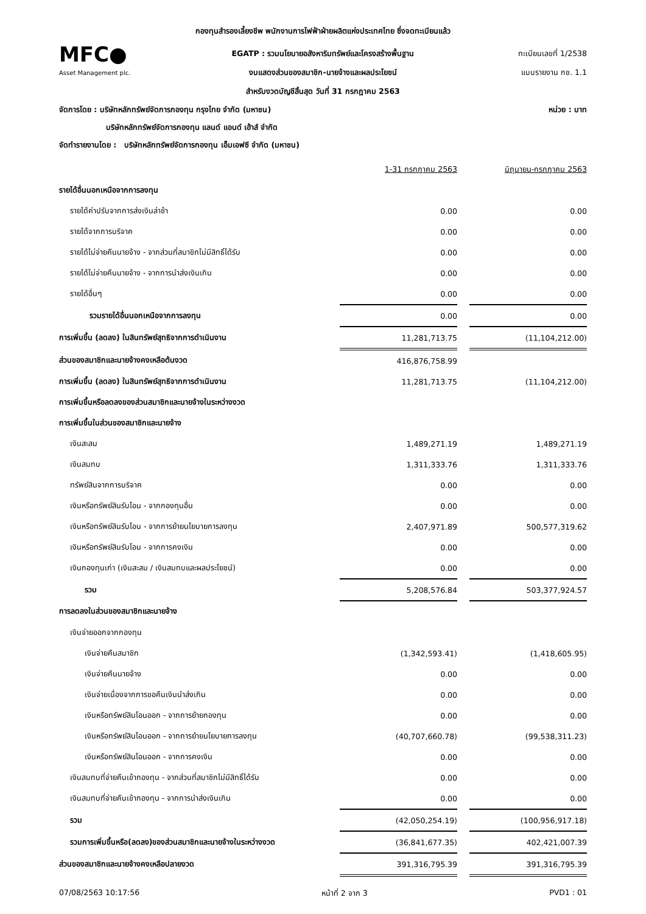กองทุนสำรองเลี้ยงชีพ พนักงานการไฟฟ้าฝ่ายผลิตแห่งประเทศไทย ซึ่งจดทะเบียนแล้ว
MFC●
EGATP : รวมนโยบายอสังหาริมทรัพย์และโครงสร้างพื้นฐาน
ทะเบียนเลขที่ 1/2538
Asset Management plc.
งบแสดงส่วนของสมาชิก-นายจ้างและผลประโยชน์
แบบรายงาน กช. 1.1
สำหรับงวดบัญชีสิ้นสุด วันที่ 31 กรกฎาคม 2563
จัดการโดย : บริษัทหลักทรัพย์จัดการกองทุน กรุงไทย จำกัด (มหาชน) หน่วย : บาท
บริษัทหลักทรัพย์จัดการกองทุน แลนด์ แอนด์ เฮ้าส์ จำกัด
จัดทำรายงานโดย : บริษัทหลักทรัพย์จัดการกองทุน เอ็มเอฟซี จำกัด (มหาชน)
| | 1-31 กรกฎาคม 2563 | | มิถุนายน-กรกฎาคม 2563 |
| รายได้อื่นนอกเหนือจากการลงทุน | | | |
| รายได้ค่าปรับจากการส่งเงินล่าช้า | 0.00 | | 0.00 |
| รายได้จากการบริจาค | 0.00 | | 0.00 |
| รายได้ไม่จ่ายคืนนายจ้าง - จากส่วนที่สมาชิกไม่มีสิทธิ์ได้รับ | 0.00 | | 0.00 |
| รายได้ไม่จ่ายคืนนายจ้าง - จากการนำส่งเงินเกิน | 0.00 | | 0.00 |
| รายได้อื่นๆ | 0.00 | | 0.00 |
| รวมรายได้อื่นนอกเหนือจากการลงทุน | 0.00 | | 0.00 |
| การเพิ่มขึ้น (ลดลง) ในสินทรัพย์สุทธิจากการดำเนินงาน | 11,281,713.75 | | (11,104,212.00) |
| ส่วนของสมาชิกและนายจ้างคงเหลือต้นงวด | 416,876,758.99 | | |
| การเพิ่มขึ้น (ลดลง) ในสินทรัพย์สุทธิจากการดำเนินงาน | 11,281,713.75 | | (11,104,212.00) |
| การเพิ่มขึ้นหรือลดลงของส่วนสมาชิกและนายจ้างในระหว่างงวด | | | |
| การเพิ่มขึ้นในส่วนของสมาชิกและนายจ้าง | | | |
| เงินสะสม | 1,489,271.19 | | 1,489,271.19 |
| เงินสมทบ | 1,311,333.76 | | 1,311,333.76 |
| ทรัพย์สินจากการบริจาค | 0.00 | | 0.00 |
| เงินหรือทรัพย์สินรับโอน - จากกองทุนอื่น | 0.00 | | 0.00 |
| เงินหรือทรัพย์สินรับโอน - จากการย้ายนโยบายการลงทุน | 2,407,971.89 | | 500,577,319.62 |
| เงินหรือทรัพย์สินรับโอน - จากการคงเงิน | 0.00 | | 0.00 |
| เงินกองทุนเก่า (เงินสะสม / เงินสมทบและผลประโยชน์) | 0.00 | | 0.00 |
| รวม | 5,208,576.84 | | 503,377,924.57 |
| การลดลงในส่วนของสมาชิกและนายจ้าง | | | |
| เงินจ่ายออกจากกองทุน | | | |
| เงินจ่ายคืนสมาชิก | (1,342,593.41) | | (1,418,605.95) |
| เงินจ่ายคืนนายจ้าง | 0.00 | | 0.00 |
| เงินจ่ายเนื่องจากการขอคืนเงินนำส่งเกิน | 0.00 | | 0.00 |
| เงินหรือทรัพย์สินโอนออก - จากการย้ายกองทุน | 0.00 | | 0.00 |
| เงินหรือทรัพย์สินโอนออก - จากการย้ายนโยบายการลงทุน | (40,707,660.78) | | (99,538,311.23) |
| เงินหรือทรัพย์สินโอนออก - จากการคงเงิน | 0.00 | | 0.00 |
| เงินสมทบที่จ่ายคืนเข้ากองทุน - จากส่วนที่สมาชิกไม่มีสิทธิ์ได้รับ | 0.00 | | 0.00 |
| เงินสมทบที่จ่ายคืนเข้ากองทุน - จากการนำส่งเงินเกิน | 0.00 | | 0.00 |
| รวม | (42,050,254.19) | | (100,956,917.18) |
| รวมการเพิ่มขึ้นหรือ(ลดลง)ของส่วนสมาชิกและนายจ้างในระหว่างงวด | (36,841,677.35) | | 402,421,007.39 |
| ส่วนของสมาชิกและนายจ้างคงเหลือปลายงวด | 391,316,795.39 | | 391,316,795.39 |
07/08/2563 10:17:56 หน้าที่ 2 จาก 3 PVD1 : 01